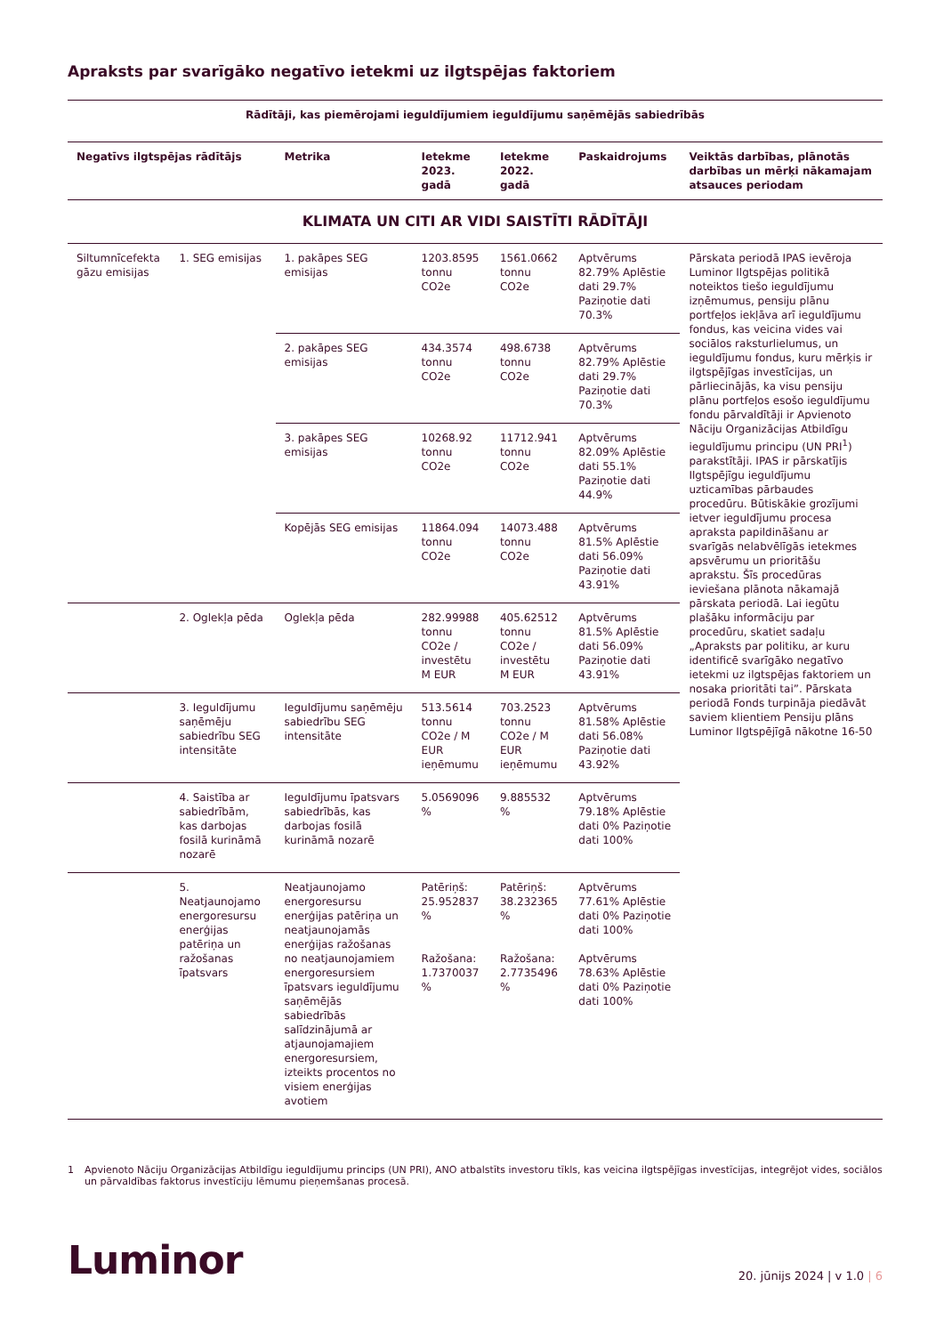Apraksts par svarīgāko negatīvo ietekmi uz ilgtspējas faktoriem
| Rādītāji, kas piemērojami ieguldījumiem ieguldījumu saņēmējās sabiedrībās | | | | | | |
| --- | --- | --- | --- | --- | --- | --- |
| Negatīvs ilgtspējas rādītājs | | Metrika | Ietekme 2023. gadā | Ietekme 2022. gadā | Paskaidrojums | Veiktās darbības, plānotās darbības un mērķi nākamajam atsauces periodam |
| KLIMATA UN CITI AR VIDI SAISTĪTI RĀDĪTĀJI | | | | | | |
| Siltumnīcefekta gāzu emisijas | 1. SEG emisijas | 1. pakāpes SEG emisijas | 1203.8595 tonnu CO2e | 1561.0662 tonnu CO2e | Aptvērums 82.79% Aplēstie dati 29.7% Paziņotie dati 70.3% | Pārskata periodā IPAS ievēroja Luminor Ilgtspējas politikā noteiktos tiešo ieguldījumu izņēmumus, pensiju plānu portfeļos iekļāva arī ieguldījumu fondus, kas veicina vides vai sociālos raksturlielumus, un ieguldījumu fondus, kuru mērķis ir ilgtspējīgas investīcijas, un pārliecinājās, ka visu pensiju plānu portfeļos esošo ieguldījumu fondu pārvaldītāji ir Apvienoto Nāciju Organizācijas Atbildīgu ieguldījumu principu (UN PRI<sup>1</sup>) parakstītāji. IPAS ir pārskatījis Ilgtspējīgu ieguldījumu uzticamības pārbaudes procedūru. Būtiskākie grozījumi ietver ieguldījumu procesa apraksta papildināšanu ar svarīgās nelabvēlīgās ietekmes apsvērumu un prioritāšu aprakstu. Šīs procedūras ieviešana plānota nākamajā pārskata periodā. Lai iegūtu plašāku informāciju par procedūru, skatiet sadaļu „Apraksts par politiku, ar kuru identificē svarīgāko negatīvo ietekmi uz ilgtspējas faktoriem un nosaka prioritāti tai”. Pārskata periodā Fonds turpināja piedāvāt saviem klientiem Pensiju plāns Luminor Ilgtspējīgā nākotne 16-50 |
| | | 2. pakāpes SEG emisijas | 434.3574 tonnu CO2e | 498.6738 tonnu CO2e | Aptvērums 82.79% Aplēstie dati 29.7% Paziņotie dati 70.3% | |
| | | 3. pakāpes SEG emisijas | 10268.92 tonnu CO2e | 11712.941 tonnu CO2e | Aptvērums 82.09% Aplēstie dati 55.1% Paziņotie dati 44.9% | |
| | | Kopējās SEG emisijas | 11864.094 tonnu CO2e | 14073.488 tonnu CO2e | Aptvērums 81.5% Aplēstie dati 56.09% Paziņotie dati 43.91% | |
| | 2. Oglekļa pēda | Oglekļa pēda | 282.99988 tonnu CO2e / investētu M EUR | 405.62512 tonnu CO2e / investētu M EUR | Aptvērums 81.5% Aplēstie dati 56.09% Paziņotie dati 43.91% | |
| | 3. Ieguldījumu saņēmēju sabiedrību SEG intensitāte | Ieguldījumu saņēmēju sabiedrību SEG intensitāte | 513.5614 tonnu CO2e / M EUR ieņēmumu | 703.2523 tonnu CO2e / M EUR ieņēmumu | Aptvērums 81.58% Aplēstie dati 56.08% Paziņotie dati 43.92% | |
| | 4. Saistība ar sabiedrībām, kas darbojas fosilā kurināmā nozarē | Ieguldījumu īpatsvars sabiedrībās, kas darbojas fosilā kurināmā nozarē | 5.0569096 % | 9.885532 % | Aptvērums 79.18% Aplēstie dati 0% Paziņotie dati 100% | |
| | 5. Neatjaunojamo energoresursu enerģijas patēriņa un ražošanas īpatsvars | Neatjaunojamo energoresursu enerģijas patēriņa un neatjaunojamās enerģijas ražošanas no neatjaunojamiem energoresursiem īpatsvars ieguldījumu saņēmējās sabiedrībās salīdzinājumā ar atjaunojamajiem energoresursiem, izteikts procentos no visiem enerģijas avotiem | Patēriņš: 25.952837 % Ražošana: 1.7370037 % | Patēriņš: 38.232365 % Ražošana: 2.7735496 % | Aptvērums 77.61% Aplēstie dati 0% Paziņotie dati 100% Aptvērums 78.63% Aplēstie dati 0% Paziņotie dati 100% | |
1 Apvienoto Nāciju Organizācijas Atbildīgu ieguldījumu princips (UN PRI), ANO atbalstīts investoru tīkls, kas veicina ilgtspējīgas investīcijas, integrējot vides, sociālos un pārvaldības faktorus investīciju lēmumu pieņemšanas procesā.
Luminor
20. jūnijs 2024 | v 1.0 | 6